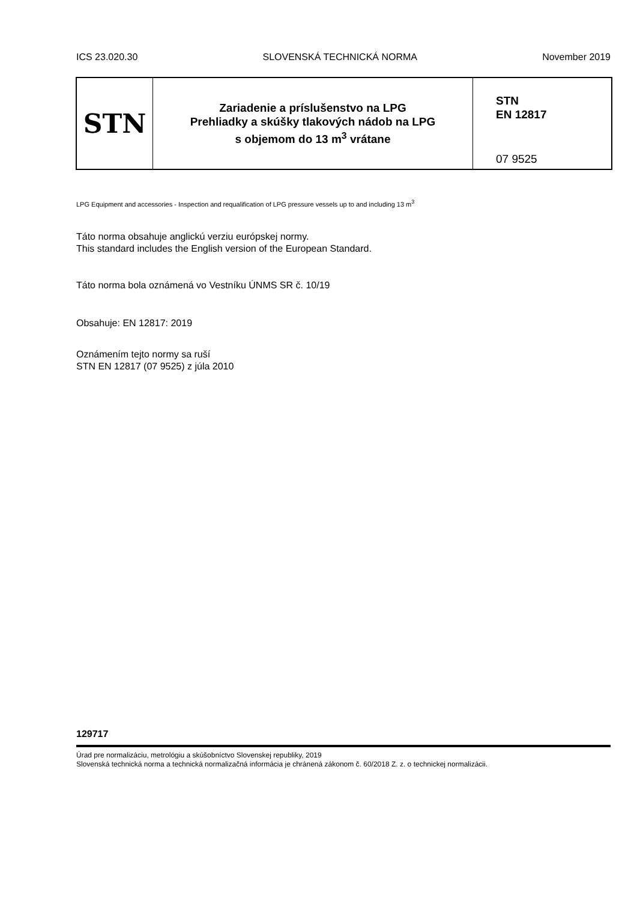ICS 23.020.30 SLOVENSKÁ TECHNICKÁ NORMA November 2019
STN
Zariadenie a príslušenstvo na LPG
Prehliadky a skúšky tlakových nádob na LPG
s objemom do 13 m<sup>3</sup> vrátane
STN
EN 12817
07 9525
LPG Equipment and accessories - Inspection and requalification of LPG pressure vessels up to and including 13 m<sup>3</sup>
Táto norma obsahuje anglickú verziu európskej normy.
This standard includes the English version of the European Standard.
Táto norma bola oznámená vo Vestníku ÚNMS SR č. 10/19
Obsahuje: EN 12817: 2019
Oznámením tejto normy sa ruší
STN EN 12817 (07 9525) z júla 2010
129717
Úrad pre normalizáciu, metrológiu a skúšobníctvo Slovenskej republiky, 2019
Slovenská technická norma a technická normalizačná informácia je chránená zákonom č. 60/2018 Z. z. o technickej normalizácii.